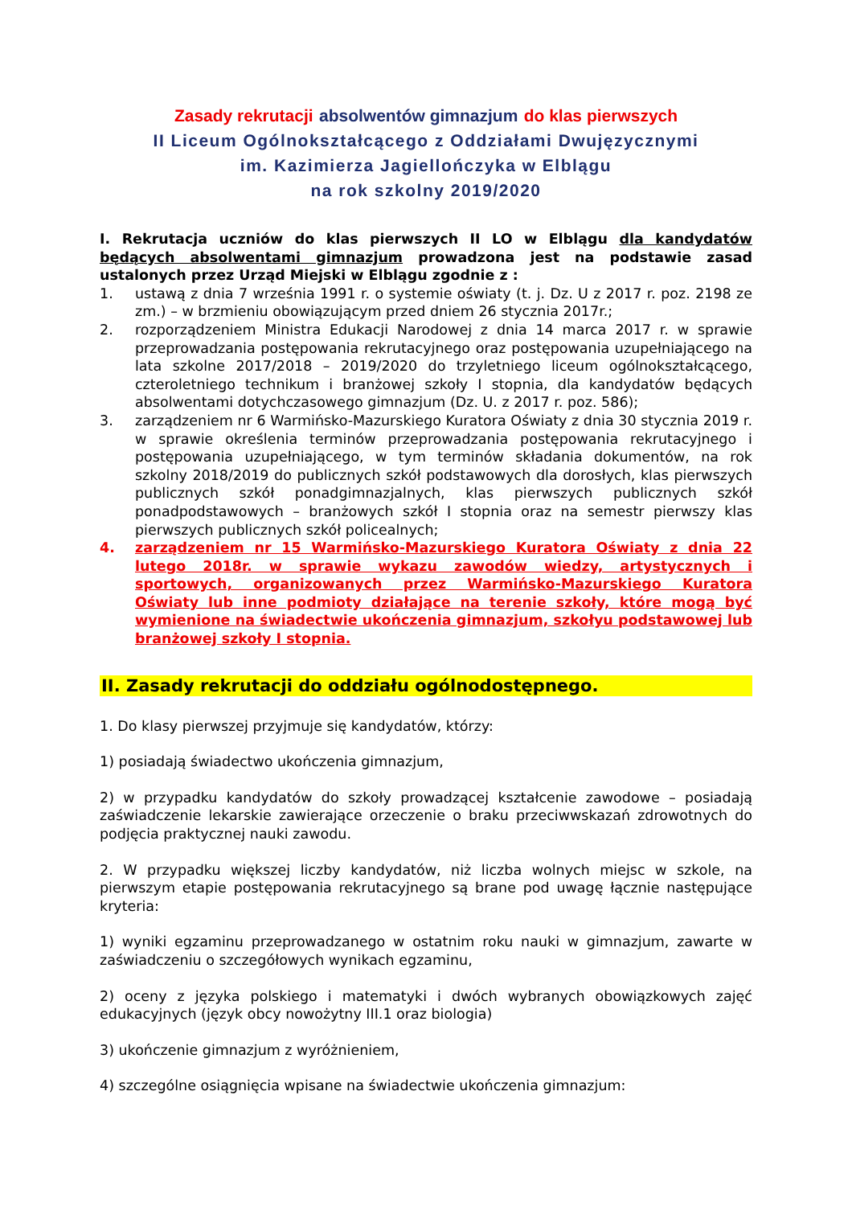Zasady rekrutacji absolwentów gimnazjum do klas pierwszych
II Liceum Ogólnokształcącego z Oddziałami Dwujęzycznymi
im. Kazimierza Jagiellończyka w Elblągu
na rok szkolny 2019/2020
I. Rekrutacja uczniów do klas pierwszych II LO w Elblągu dla kandydatów będących absolwentami gimnazjum prowadzona jest na podstawie zasad ustalonych przez Urząd Miejski w Elblągu zgodnie z :
1. ustawą z dnia 7 września 1991 r. o systemie oświaty (t. j. Dz. U z 2017 r. poz. 2198 ze zm.) – w brzmieniu obowiązującym przed dniem 26 stycznia 2017r.;
2. rozporządzeniem Ministra Edukacji Narodowej z dnia 14 marca 2017 r. w sprawie przeprowadzania postępowania rekrutacyjnego oraz postępowania uzupełniającego na lata szkolne 2017/2018 – 2019/2020 do trzyletniego liceum ogólnokształcącego, czteroletniego technikum i branżowej szkoły I stopnia, dla kandydatów będących absolwentami dotychczasowego gimnazjum (Dz. U. z 2017 r. poz. 586);
3. zarządzeniem nr 6 Warmińsko-Mazurskiego Kuratora Oświaty z dnia 30 stycznia 2019 r. w sprawie określenia terminów przeprowadzania postępowania rekrutacyjnego i postępowania uzupełniającego, w tym terminów składania dokumentów, na rok szkolny 2018/2019 do publicznych szkół podstawowych dla dorosłych, klas pierwszych publicznych szkół ponadgimnazjalnych, klas pierwszych publicznych szkół ponadpodstawowych – branżowych szkół I stopnia oraz na semestr pierwszy klas pierwszych publicznych szkół policealnych;
4. zarządzeniem nr 15 Warmińsko-Mazurskiego Kuratora Oświaty z dnia 22 lutego 2018r. w sprawie wykazu zawodów wiedzy, artystycznych i sportowych, organizowanych przez Warmińsko-Mazurskiego Kuratora Oświaty lub inne podmioty działające na terenie szkoły, które mogą być wymienione na świadectwie ukończenia gimnazjum, szkołyu podstawowej lub branżowej szkoły I stopnia.
II. Zasady rekrutacji do oddziału ogólnodostępnego.
1. Do klasy pierwszej przyjmuje się kandydatów, którzy:
1) posiadają świadectwo ukończenia gimnazjum,
2) w przypadku kandydatów do szkoły prowadzącej kształcenie zawodowe – posiadają zaświadczenie lekarskie zawierające orzeczenie o braku przeciwwskazań zdrowotnych do podjęcia praktycznej nauki zawodu.
2. W przypadku większej liczby kandydatów, niż liczba wolnych miejsc w szkole, na pierwszym etapie postępowania rekrutacyjnego są brane pod uwagę łącznie następujące kryteria:
1) wyniki egzaminu przeprowadzanego w ostatnim roku nauki w gimnazjum, zawarte w zaświadczeniu o szczegółowych wynikach egzaminu,
2) oceny z języka polskiego i matematyki i dwóch wybranych obowiązkowych zajęć edukacyjnych (język obcy nowożytny III.1 oraz biologia)
3) ukończenie gimnazjum z wyróżnieniem,
4) szczególne osiągnięcia wpisane na świadectwie ukończenia gimnazjum: